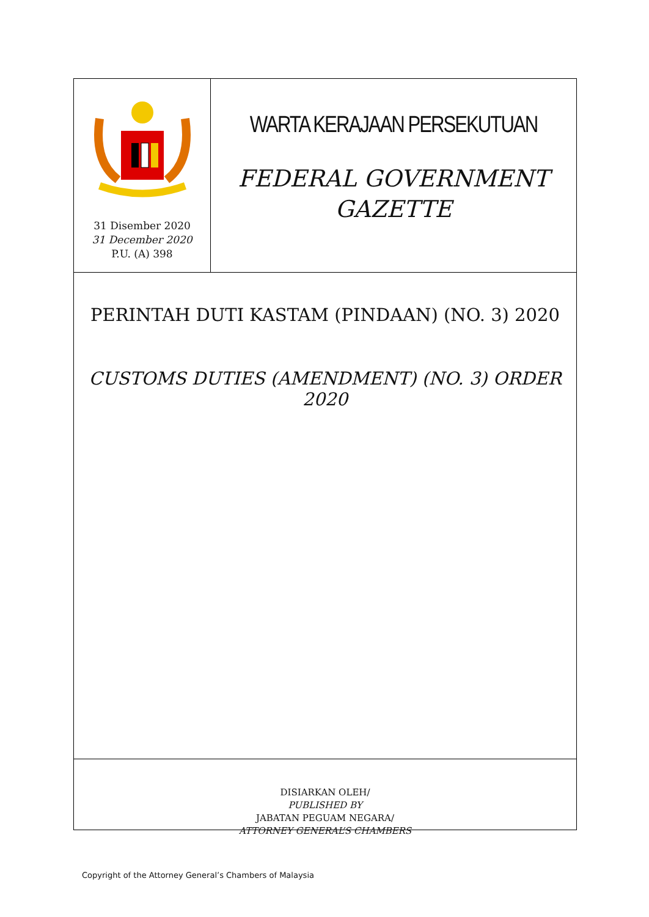31 Disember 2020
31 December 2020
P.U. (A) 398
WARTA KERAJAAN PERSEKUTUAN
FEDERAL GOVERNMENT
GAZETTE
PERINTAH DUTI KASTAM (PINDAAN) (NO. 3) 2020
CUSTOMS DUTIES (AMENDMENT) (NO. 3) ORDER 2020
DISIARKAN OLEH/
PUBLISHED BY
JABATAN PEGUAM NEGARA/
ATTORNEY GENERAL’S CHAMBERS
Copyright of the Attorney General’s Chambers of Malaysia